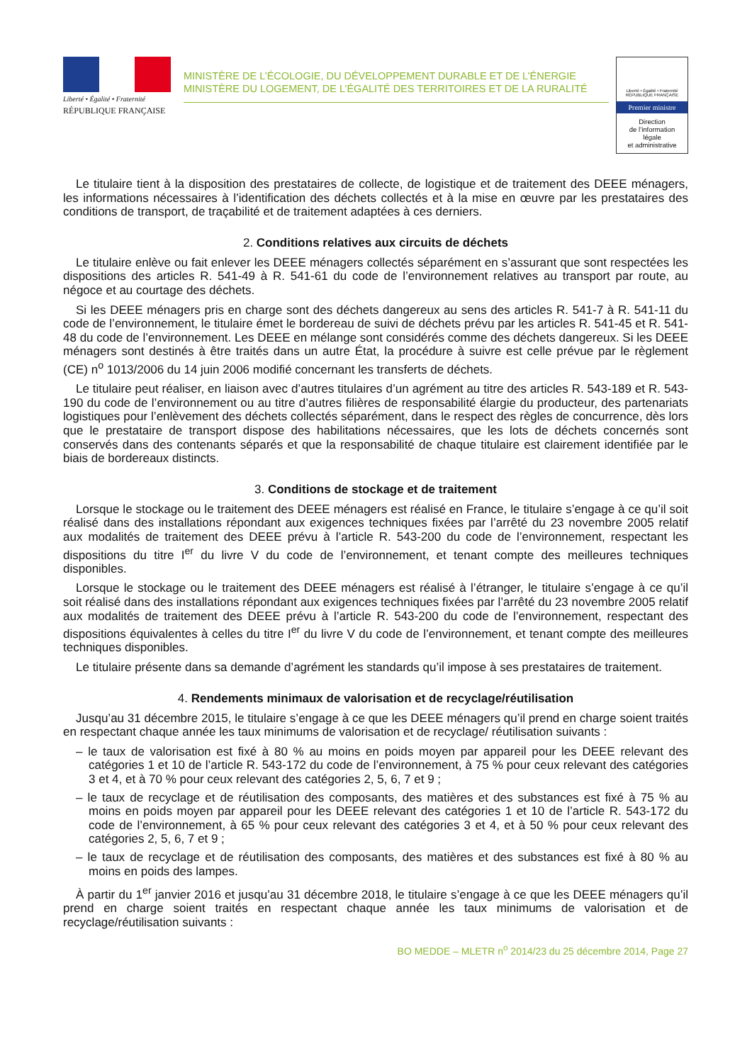Liberté • Égalité • Fraternité
RÉPUBLIQUE FRANÇAISE
MINISTÈRE DE L’ÉCOLOGIE, DU DÉVELOPPEMENT DURABLE ET DE L’ÉNERGIE
MINISTÈRE DU LOGEMENT, DE L’ÉGALITÉ DES TERRITOIRES ET DE LA RURALITÉ
Liberté • Égalité • Fraternité
RÉPUBLIQUE FRANÇAISE
Premier ministre
Direction
de l’information
légale
et administrative
Le titulaire tient à la disposition des prestataires de collecte, de logistique et de traitement des DEEE ménagers, les informations nécessaires à l’identification des déchets collectés et à la mise en œuvre par les prestataires des conditions de transport, de traçabilité et de traitement adaptées à ces derniers.
2. Conditions relatives aux circuits de déchets
Le titulaire enlève ou fait enlever les DEEE ménagers collectés séparément en s’assurant que sont respectées les dispositions des articles R. 541-49 à R. 541-61 du code de l’environnement relatives au transport par route, au négoce et au courtage des déchets.
Si les DEEE ménagers pris en charge sont des déchets dangereux au sens des articles R. 541-7 à R. 541-11 du code de l’environnement, le titulaire émet le bordereau de suivi de déchets prévu par les articles R. 541-45 et R. 541-48 du code de l’environnement. Les DEEE en mélange sont considérés comme des déchets dangereux. Si les DEEE ménagers sont destinés à être traités dans un autre État, la procédure à suivre est celle prévue par le règlement (CE) n<sup>o</sup> 1013/2006 du 14 juin 2006 modifié concernant les transferts de déchets.
Le titulaire peut réaliser, en liaison avec d’autres titulaires d’un agrément au titre des articles R. 543-189 et R. 543-190 du code de l’environnement ou au titre d’autres filières de responsabilité élargie du producteur, des partenariats logistiques pour l’enlèvement des déchets collectés séparément, dans le respect des règles de concurrence, dès lors que le prestataire de transport dispose des habilitations nécessaires, que les lots de déchets concernés sont conservés dans des contenants séparés et que la responsabilité de chaque titulaire est clairement identifiée par le biais de bordereaux distincts.
3. Conditions de stockage et de traitement
Lorsque le stockage ou le traitement des DEEE ménagers est réalisé en France, le titulaire s’engage à ce qu’il soit réalisé dans des installations répondant aux exigences techniques fixées par l’arrêté du 23 novembre 2005 relatif aux modalités de traitement des DEEE prévu à l’article R. 543-200 du code de l’environnement, respectant les dispositions du titre I<sup>er</sup> du livre V du code de l’environnement, et tenant compte des meilleures techniques disponibles.
Lorsque le stockage ou le traitement des DEEE ménagers est réalisé à l’étranger, le titulaire s’engage à ce qu’il soit réalisé dans des installations répondant aux exigences techniques fixées par l’arrêté du 23 novembre 2005 relatif aux modalités de traitement des DEEE prévu à l’article R. 543-200 du code de l’environnement, respectant des dispositions équivalentes à celles du titre I<sup>er</sup> du livre V du code de l’environnement, et tenant compte des meilleures techniques disponibles.
Le titulaire présente dans sa demande d’agrément les standards qu’il impose à ses prestataires de traitement.
4. Rendements minimaux de valorisation et de recyclage/réutilisation
Jusqu’au 31 décembre 2015, le titulaire s’engage à ce que les DEEE ménagers qu’il prend en charge soient traités en respectant chaque année les taux minimums de valorisation et de recyclage/ réutilisation suivants :
– le taux de valorisation est fixé à 80 % au moins en poids moyen par appareil pour les DEEE relevant des catégories 1 et 10 de l’article R. 543-172 du code de l’environnement, à 75 % pour ceux relevant des catégories 3 et 4, et à 70 % pour ceux relevant des catégories 2, 5, 6, 7 et 9 ;
– le taux de recyclage et de réutilisation des composants, des matières et des substances est fixé à 75 % au moins en poids moyen par appareil pour les DEEE relevant des catégories 1 et 10 de l’article R. 543-172 du code de l’environnement, à 65 % pour ceux relevant des catégories 3 et 4, et à 50 % pour ceux relevant des catégories 2, 5, 6, 7 et 9 ;
– le taux de recyclage et de réutilisation des composants, des matières et des substances est fixé à 80 % au moins en poids des lampes.
À partir du 1<sup>er</sup> janvier 2016 et jusqu’au 31 décembre 2018, le titulaire s’engage à ce que les DEEE ménagers qu’il prend en charge soient traités en respectant chaque année les taux minimums de valorisation et de recyclage/réutilisation suivants :
BO MEDDE – MLETR n<sup>o</sup> 2014/23 du 25 décembre 2014, Page 27